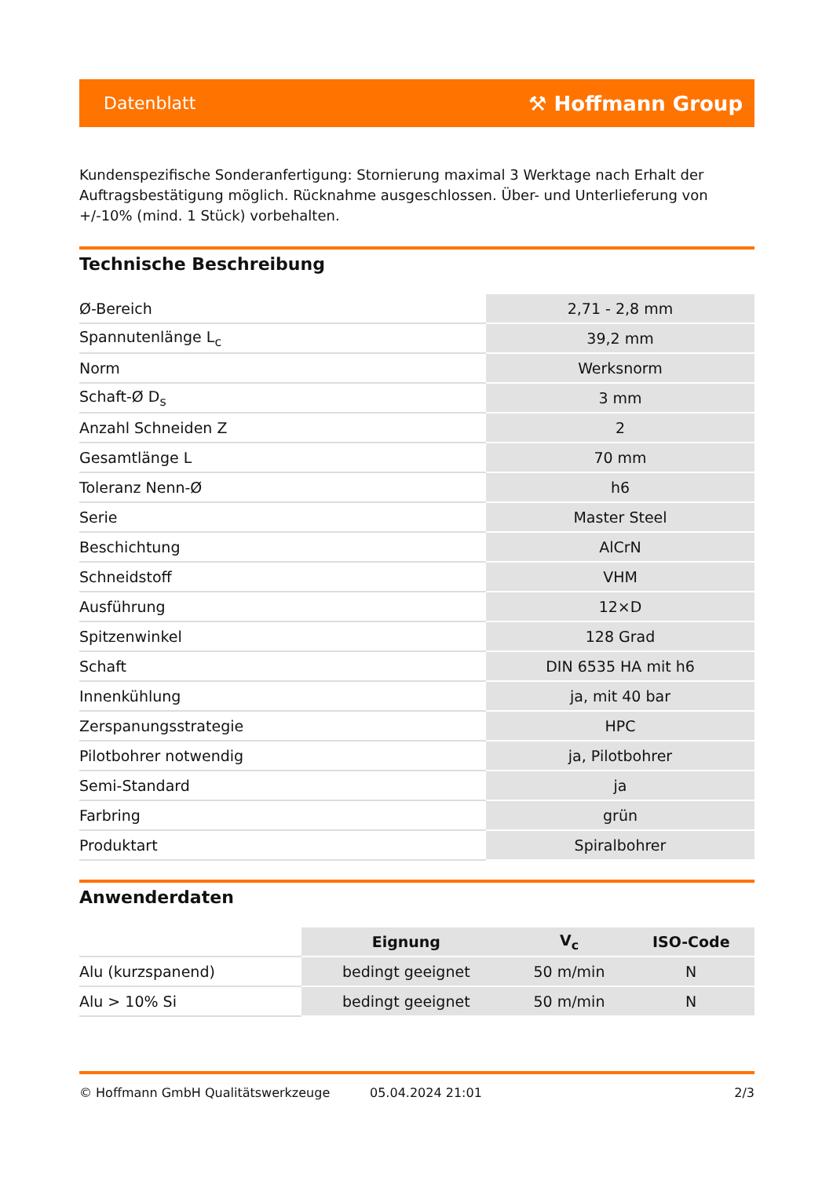Datenblatt ⚒ Hoffmann Group
Kundenspezifische Sonderanfertigung: Stornierung maximal 3 Werktage nach Erhalt der Auftragsbestätigung möglich. Rücknahme ausgeschlossen. Über- und Unterlieferung von +/-10% (mind. 1 Stück) vorbehalten.
Technische Beschreibung
| Ø-Bereich | 2,71 - 2,8 mm |
| Spannutenlänge L<sub>c</sub> | 39,2 mm |
| Norm | Werksnorm |
| Schaft-Ø D<sub>s</sub> | 3 mm |
| Anzahl Schneiden Z | 2 |
| Gesamtlänge L | 70 mm |
| Toleranz Nenn-Ø | h6 |
| Serie | Master Steel |
| Beschichtung | AlCrN |
| Schneidstoff | VHM |
| Ausführung | 12×D |
| Spitzenwinkel | 128 Grad |
| Schaft | DIN 6535 HA mit h6 |
| Innenkühlung | ja, mit 40 bar |
| Zerspanungsstrategie | HPC |
| Pilotbohrer notwendig | ja, Pilotbohrer |
| Semi-Standard | ja |
| Farbring | grün |
| Produktart | Spiralbohrer |
Anwenderdaten
| | Eignung | V<sub>c</sub> | ISO-Code |
| --- | --- | --- | --- |
| Alu (kurzspanend) | bedingt geeignet | 50 m/min | N |
| Alu > 10% Si | bedingt geeignet | 50 m/min | N |
© Hoffmann GmbH Qualitätswerkzeuge 05.04.2024 21:01 2/3